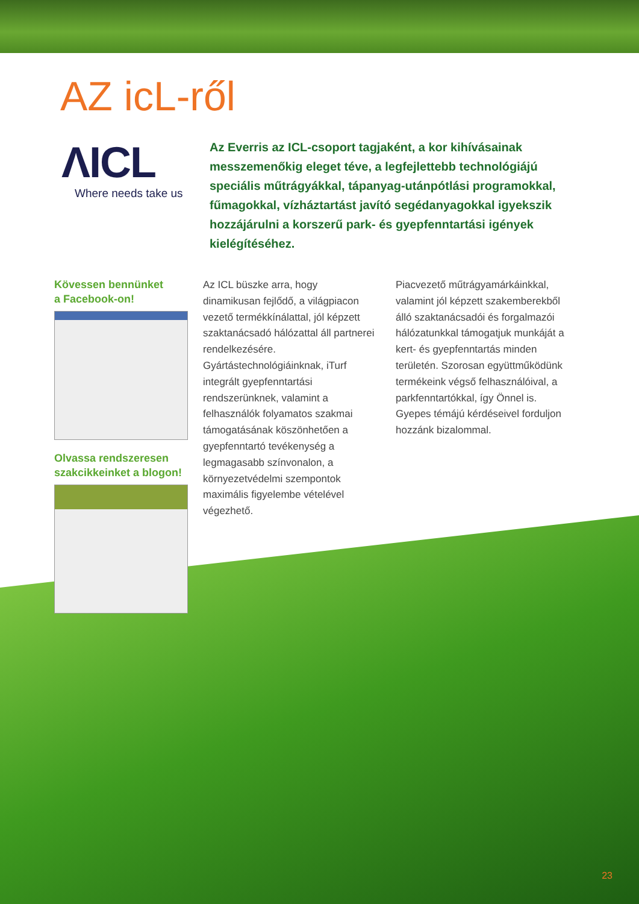AZ icL-ről
ΛICL
Where needs take us
Az Everris az ICL-csoport tagjaként, a kor kihívásainak messzemenőkig eleget téve, a legfejlettebb technológiájú speciális műtrágyákkal, tápanyag-utánpótlási programokkal, fűmagokkal, vízháztartást javító segédanyagokkal igyekszik hozzájárulni a korszerű park- és gyepfenntartási igények kielégítéséhez.
Kövessen bennünket
a Facebook-on!
Olvassa rendszeresen
szakcikkeinket a blogon!
Az ICL büszke arra, hogy dinamikusan fejlődő, a világpiacon vezető termékkínálattal, jól képzett szaktanácsadó hálózattal áll partnerei rendelkezésére. Gyártástechnológiáinknak, iTurf integrált gyepfenntartási rendszerünknek, valamint a felhasználók folyamatos szakmai támogatásának köszönhetően a gyepfenntartó tevékenység a legmagasabb színvonalon, a környezetvédelmi szempontok maximális figyelembe vételével végezhető.
Piacvezető műtrágyamárkáinkkal, valamint jól képzett szakemberekből álló szaktanácsadói és forgalmazói hálózatunkkal támogatjuk munkáját a kert- és gyepfenntartás minden területén. Szorosan együttműködünk termékeink végső felhasználóival, a parkfenntartókkal, így Önnel is. Gyepes témájú kérdéseivel forduljon hozzánk bizalommal.
23